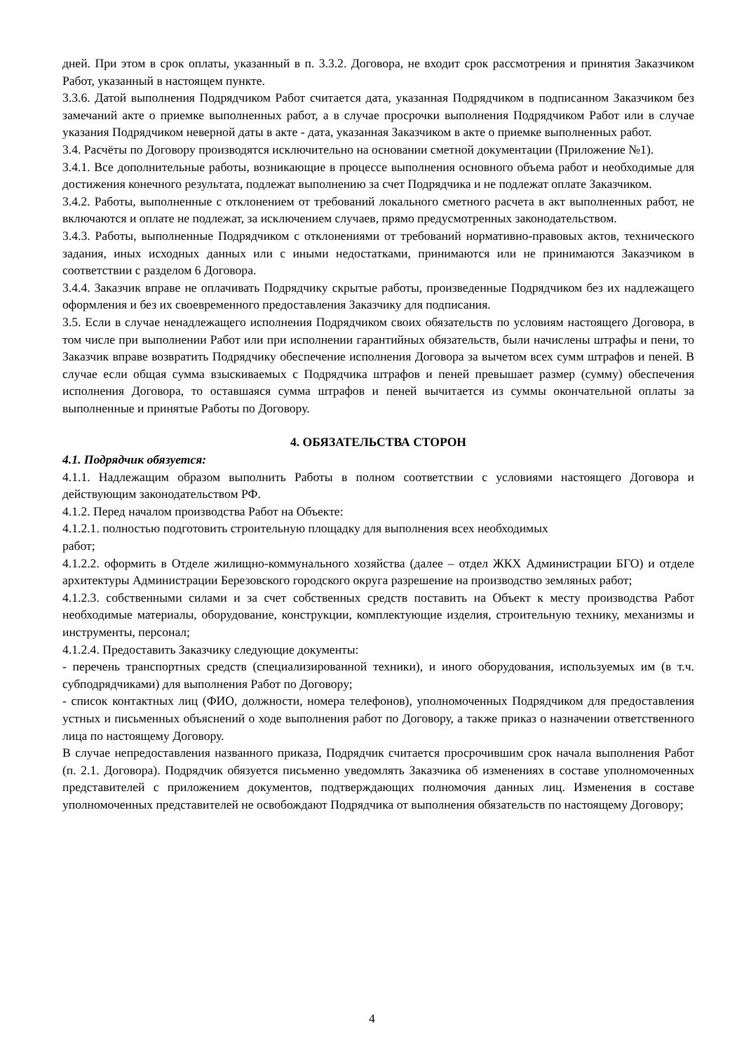дней. При этом в срок оплаты, указанный в п. 3.3.2. Договора, не входит срок рассмотрения и принятия Заказчиком Работ, указанный в настоящем пункте.
3.3.6. Датой выполнения Подрядчиком Работ считается дата, указанная Подрядчиком в подписанном Заказчиком без замечаний акте о приемке выполненных работ, а в случае просрочки выполнения Подрядчиком Работ или в случае указания Подрядчиком неверной даты в акте - дата, указанная Заказчиком в акте о приемке выполненных работ.
3.4. Расчёты по Договору производятся исключительно на основании сметной документации (Приложение №1).
3.4.1. Все дополнительные работы, возникающие в процессе выполнения основного объема работ и необходимые для достижения конечного результата, подлежат выполнению за счет Подрядчика и не подлежат оплате Заказчиком.
3.4.2. Работы, выполненные с отклонением от требований локального сметного расчета в акт выполненных работ, не включаются и оплате не подлежат, за исключением случаев, прямо предусмотренных законодательством.
3.4.3. Работы, выполненные Подрядчиком с отклонениями от требований нормативно-правовых актов, технического задания, иных исходных данных или с иными недостатками, принимаются или не принимаются Заказчиком в соответствии с разделом 6 Договора.
3.4.4. Заказчик вправе не оплачивать Подрядчику скрытые работы, произведенные Подрядчиком без их надлежащего оформления и без их своевременного предоставления Заказчику для подписания.
3.5. Если в случае ненадлежащего исполнения Подрядчиком своих обязательств по условиям настоящего Договора, в том числе при выполнении Работ или при исполнении гарантийных обязательств, были начислены штрафы и пени, то Заказчик вправе возвратить Подрядчику обеспечение исполнения Договора за вычетом всех сумм штрафов и пеней. В случае если общая сумма взыскиваемых с Подрядчика штрафов и пеней превышает размер (сумму) обеспечения исполнения Договора, то оставшаяся сумма штрафов и пеней вычитается из суммы окончательной оплаты за выполненные и принятые Работы по Договору.
4. ОБЯЗАТЕЛЬСТВА СТОРОН
4.1. Подрядчик обязуется:
4.1.1. Надлежащим образом выполнить Работы в полном соответствии с условиями настоящего Договора и действующим законодательством РФ.
4.1.2. Перед началом производства Работ на Объекте:
4.1.2.1. полностью подготовить строительную площадку для выполнения всех необходимых
работ;
4.1.2.2. оформить в Отделе жилищно-коммунального хозяйства (далее – отдел ЖКХ Администрации БГО) и отделе архитектуры Администрации Березовского городского округа разрешение на производство земляных работ;
4.1.2.3. собственными силами и за счет собственных средств поставить на Объект к месту производства Работ необходимые материалы, оборудование, конструкции, комплектующие изделия, строительную технику, механизмы и инструменты, персонал;
4.1.2.4. Предоставить Заказчику следующие документы:
- перечень транспортных средств (специализированной техники), и иного оборудования, используемых им (в т.ч. субподрядчиками) для выполнения Работ по Договору;
- список контактных лиц (ФИО, должности, номера телефонов), уполномоченных Подрядчиком для предоставления устных и письменных объяснений о ходе выполнения работ по Договору, а также приказ о назначении ответственного лица по настоящему Договору.
В случае непредоставления названного приказа, Подрядчик считается просрочившим срок начала выполнения Работ (п. 2.1. Договора). Подрядчик обязуется письменно уведомлять Заказчика об изменениях в составе уполномоченных представителей с приложением документов, подтверждающих полномочия данных лиц. Изменения в составе уполномоченных представителей не освобождают Подрядчика от выполнения обязательств по настоящему Договору;
4